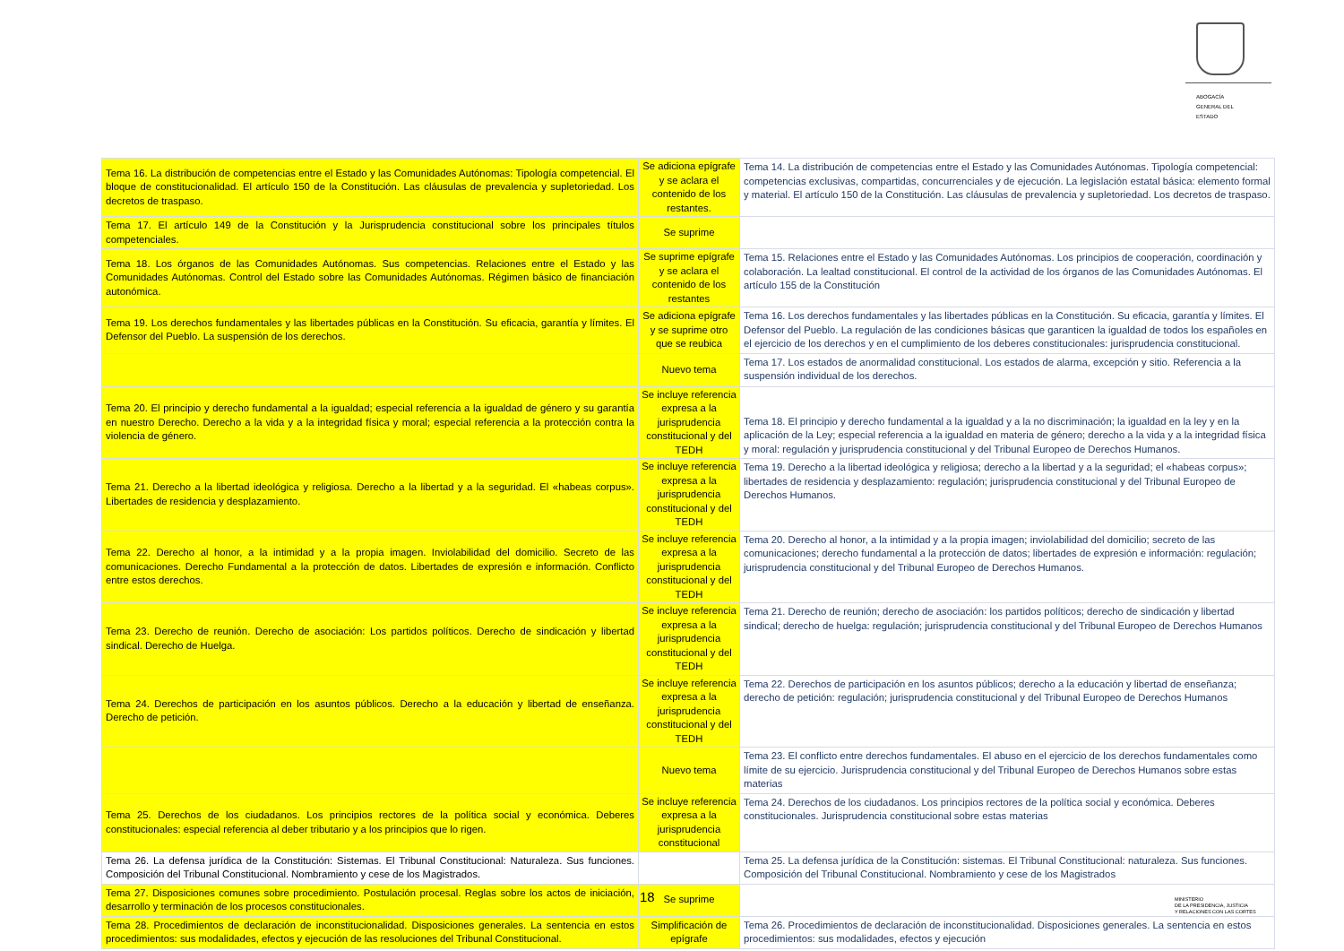ABOGACÍA
GENERAL DEL
ESTADO
| Tema 16. La distribución de competencias entre el Estado y las Comunidades Autónomas: Tipología competencial. El bloque de constitucionalidad. El artículo 150 de la Constitución. Las cláusulas de prevalencia y supletoriedad. Los decretos de traspaso. | Se adiciona epígrafe y se aclara el contenido de los restantes. | Tema 14. La distribución de competencias entre el Estado y las Comunidades Autónomas. Tipología competencial: competencias exclusivas, compartidas, concurrenciales y de ejecución. La legislación estatal básica: elemento formal y material. El artículo 150 de la Constitución. Las cláusulas de prevalencia y supletoriedad. Los decretos de traspaso. |
| Tema 17. El artículo 149 de la Constitución y la Jurisprudencia constitucional sobre los principales títulos competenciales. | Se suprime | |
| Tema 18. Los órganos de las Comunidades Autónomas. Sus competencias. Relaciones entre el Estado y las Comunidades Autónomas. Control del Estado sobre las Comunidades Autónomas. Régimen básico de financiación autonómica. | Se suprime epígrafe y se aclara el contenido de los restantes | Tema 15. Relaciones entre el Estado y las Comunidades Autónomas. Los principios de cooperación, coordinación y colaboración. La lealtad constitucional. El control de la actividad de los órganos de las Comunidades Autónomas. El artículo 155 de la Constitución |
| Tema 19. Los derechos fundamentales y las libertades públicas en la Constitución. Su eficacia, garantía y límites. El Defensor del Pueblo. La suspensión de los derechos. | Se adiciona epígrafe y se suprime otro que se reubica | Tema 16. Los derechos fundamentales y las libertades públicas en la Constitución. Su eficacia, garantía y límites. El Defensor del Pueblo. La regulación de las condiciones básicas que garanticen la igualdad de todos los españoles en el ejercicio de los derechos y en el cumplimiento de los deberes constitucionales: jurisprudencia constitucional. |
| | Nuevo tema | Tema 17. Los estados de anormalidad constitucional. Los estados de alarma, excepción y sitio. Referencia a la suspensión individual de los derechos. |
| Tema 20. El principio y derecho fundamental a la igualdad; especial referencia a la igualdad de género y su garantía en nuestro Derecho. Derecho a la vida y a la integridad física y moral; especial referencia a la protección contra la violencia de género. | Se incluye referencia expresa a la jurisprudencia constitucional y del TEDH | Tema 18. El principio y derecho fundamental a la igualdad y a la no discriminación; la igualdad en la ley y en la aplicación de la Ley; especial referencia a la igualdad en materia de género; derecho a la vida y a la integridad física y moral: regulación y jurisprudencia constitucional y del Tribunal Europeo de Derechos Humanos. |
| Tema 21. Derecho a la libertad ideológica y religiosa. Derecho a la libertad y a la seguridad. El «habeas corpus». Libertades de residencia y desplazamiento. | Se incluye referencia expresa a la jurisprudencia constitucional y del TEDH | Tema 19. Derecho a la libertad ideológica y religiosa; derecho a la libertad y a la seguridad; el «habeas corpus»; libertades de residencia y desplazamiento: regulación; jurisprudencia constitucional y del Tribunal Europeo de Derechos Humanos. |
| Tema 22. Derecho al honor, a la intimidad y a la propia imagen. Inviolabilidad del domicilio. Secreto de las comunicaciones. Derecho Fundamental a la protección de datos. Libertades de expresión e información. Conflicto entre estos derechos. | Se incluye referencia expresa a la jurisprudencia constitucional y del TEDH | Tema 20. Derecho al honor, a la intimidad y a la propia imagen; inviolabilidad del domicilio; secreto de las comunicaciones; derecho fundamental a la protección de datos; libertades de expresión e información: regulación; jurisprudencia constitucional y del Tribunal Europeo de Derechos Humanos. |
| Tema 23. Derecho de reunión. Derecho de asociación: Los partidos políticos. Derecho de sindicación y libertad sindical. Derecho de Huelga. | Se incluye referencia expresa a la jurisprudencia constitucional y del TEDH | Tema 21. Derecho de reunión; derecho de asociación: los partidos políticos; derecho de sindicación y libertad sindical; derecho de huelga: regulación; jurisprudencia constitucional y del Tribunal Europeo de Derechos Humanos |
| Tema 24. Derechos de participación en los asuntos públicos. Derecho a la educación y libertad de enseñanza. Derecho de petición. | Se incluye referencia expresa a la jurisprudencia constitucional y del TEDH | Tema 22. Derechos de participación en los asuntos públicos; derecho a la educación y libertad de enseñanza; derecho de petición: regulación; jurisprudencia constitucional y del Tribunal Europeo de Derechos Humanos |
| | Nuevo tema | Tema 23. El conflicto entre derechos fundamentales. El abuso en el ejercicio de los derechos fundamentales como límite de su ejercicio. Jurisprudencia constitucional y del Tribunal Europeo de Derechos Humanos sobre estas materias |
| Tema 25. Derechos de los ciudadanos. Los principios rectores de la política social y económica. Deberes constitucionales: especial referencia al deber tributario y a los principios que lo rigen. | Se incluye referencia expresa a la jurisprudencia constitucional | Tema 24. Derechos de los ciudadanos. Los principios rectores de la política social y económica. Deberes constitucionales. Jurisprudencia constitucional sobre estas materias |
| Tema 26. La defensa jurídica de la Constitución: Sistemas. El Tribunal Constitucional: Naturaleza. Sus funciones. Composición del Tribunal Constitucional. Nombramiento y cese de los Magistrados. | | Tema 25. La defensa jurídica de la Constitución: sistemas. El Tribunal Constitucional: naturaleza. Sus funciones. Composición del Tribunal Constitucional. Nombramiento y cese de los Magistrados |
| Tema 27. Disposiciones comunes sobre procedimiento. Postulación procesal. Reglas sobre los actos de iniciación, desarrollo y terminación de los procesos constitucionales. | Se suprime | |
| Tema 28. Procedimientos de declaración de inconstitucionalidad. Disposiciones generales. La sentencia en estos procedimientos: sus modalidades, efectos y ejecución de las resoluciones del Tribunal Constitucional. | Simplificación de epígrafe | Tema 26. Procedimientos de declaración de inconstitucionalidad. Disposiciones generales. La sentencia en estos procedimientos: sus modalidades, efectos y ejecución |
18
MINISTERIO
DE LA PRESIDENCIA, JUSTICIA
Y RELACIONES CON LAS CORTES